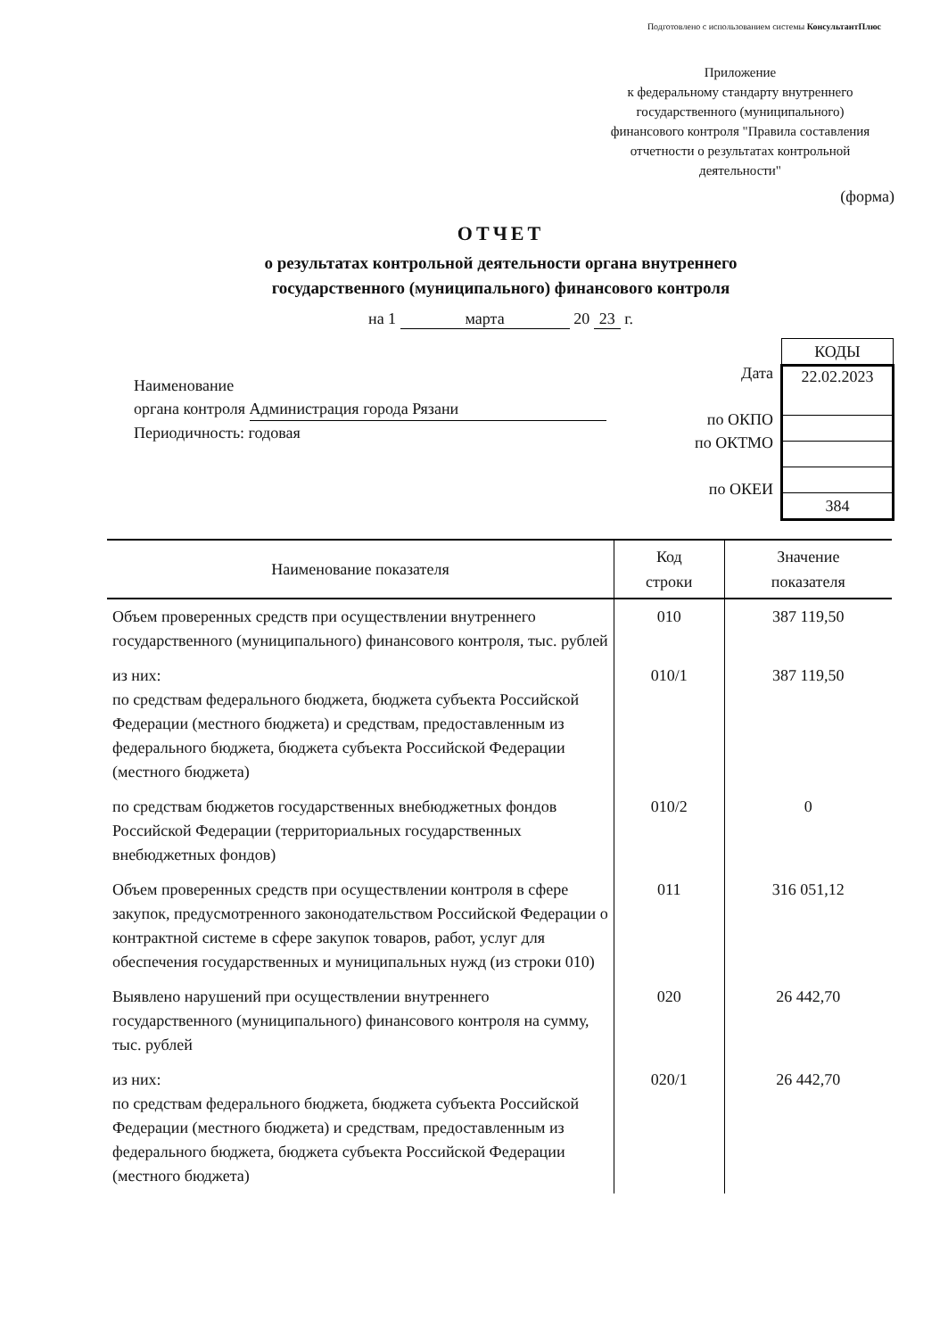Подготовлено с использованием системы КонсультантПлюс
Приложение
к федеральному стандарту внутреннего государственного (муниципального) финансового контроля "Правила составления отчетности о результатах контрольной деятельности"
(форма)
ОТЧЕТ
о результатах контрольной деятельности органа внутреннего
государственного (муниципального) финансового контроля
на 1 марта 20 23 г.
Наименование
органа контроля Администрация города Рязани
Периодичность: годовая
Дата
по ОКПО
по ОКТМО
по ОКЕИ
| КОДЫ |
| 22.02.2023 |
| 384 |
| Наименование показателя | Код строки | Значение показателя |
| --- | --- | --- |
| Объем проверенных средств при осуществлении внутреннего государственного (муниципального) финансового контроля, тыс. рублей | 010 | 387 119,50 |
| из них: по средствам федерального бюджета, бюджета субъекта Российской Федерации (местного бюджета) и средствам, предоставленным из федерального бюджета, бюджета субъекта Российской Федерации (местного бюджета) | 010/1 | 387 119,50 |
| по средствам бюджетов государственных внебюджетных фондов Российской Федерации (территориальных государственных внебюджетных фондов) | 010/2 | 0 |
| Объем проверенных средств при осуществлении контроля в сфере закупок, предусмотренного законодательством Российской Федерации о контрактной системе в сфере закупок товаров, работ, услуг для обеспечения государственных и муниципальных нужд (из строки 010) | 011 | 316 051,12 |
| Выявлено нарушений при осуществлении внутреннего государственного (муниципального) финансового контроля на сумму, тыс. рублей | 020 | 26 442,70 |
| из них: по средствам федерального бюджета, бюджета субъекта Российской Федерации (местного бюджета) и средствам, предоставленным из федерального бюджета, бюджета субъекта Российской Федерации (местного бюджета) | 020/1 | 26 442,70 |